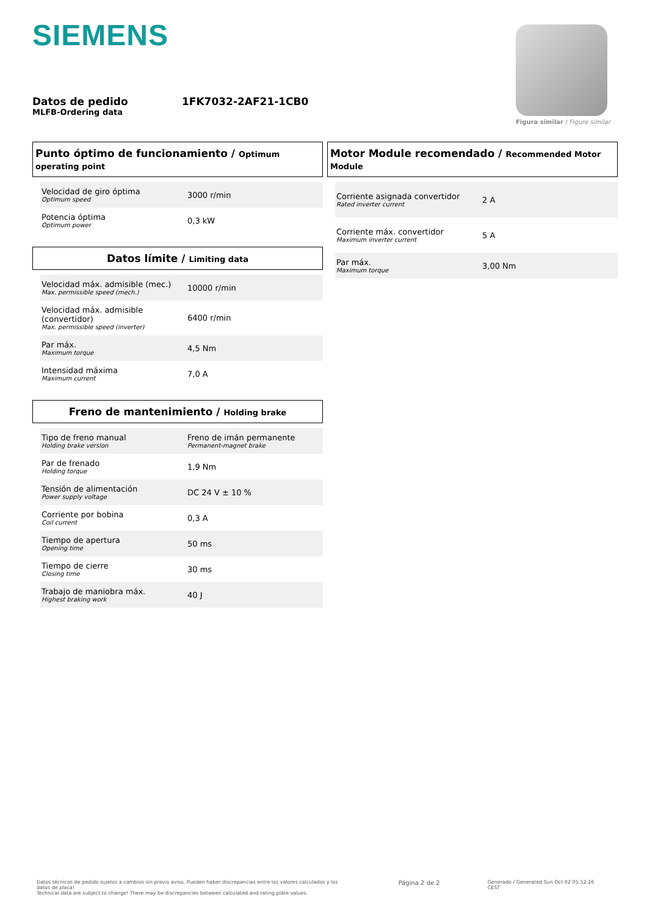SIEMENS
Figura similar / Figure similar
Datos de pedido
MLFB-Ordering data
1FK7032-2AF21-1CB0
Punto óptimo de funcionamiento / Optimum operating point
| Velocidad de giro óptima Optimum speed | 3000 r/min |
| Potencia óptima Optimum power | 0,3 kW |
Datos límite / Limiting data
| Velocidad máx. admisible (mec.) Max. permissible speed (mech.) | 10000 r/min |
| Velocidad máx. admisible (convertidor) Max. permissible speed (inverter) | 6400 r/min |
| Par máx. Maximum torque | 4,5 Nm |
| Intensidad máxima Maximum current | 7,0 A |
Freno de mantenimiento / Holding brake
| Tipo de freno manual Holding brake version | Freno de imán permanente Permanent-magnet brake |
| Par de frenado Holding torque | 1,9 Nm |
| Tensión de alimentación Power supply voltage | DC 24 V ± 10 % |
| Corriente por bobina Coil current | 0,3 A |
| Tiempo de apertura Opening time | 50 ms |
| Tiempo de cierre Closing time | 30 ms |
| Trabajo de maniobra máx. Highest braking work | 40 J |
Motor Module recomendado / Recommended Motor Module
| Corriente asignada convertidor Rated inverter current | 2 A |
| Corriente máx. convertidor Maximum inverter current | 5 A |
| Par máx. Maximum torque | 3,00 Nm |
Datos técnicos de pedido sujetos a cambios sin previo aviso. Pueden haber discrepancias entre los valores calculados y los datos de placa!
Technical data are subject to change! There may be discrepancies between calculated and rating plate values.
Página 2 de 2
Generado / Generated Sun Oct 02 05:52:26 CEST